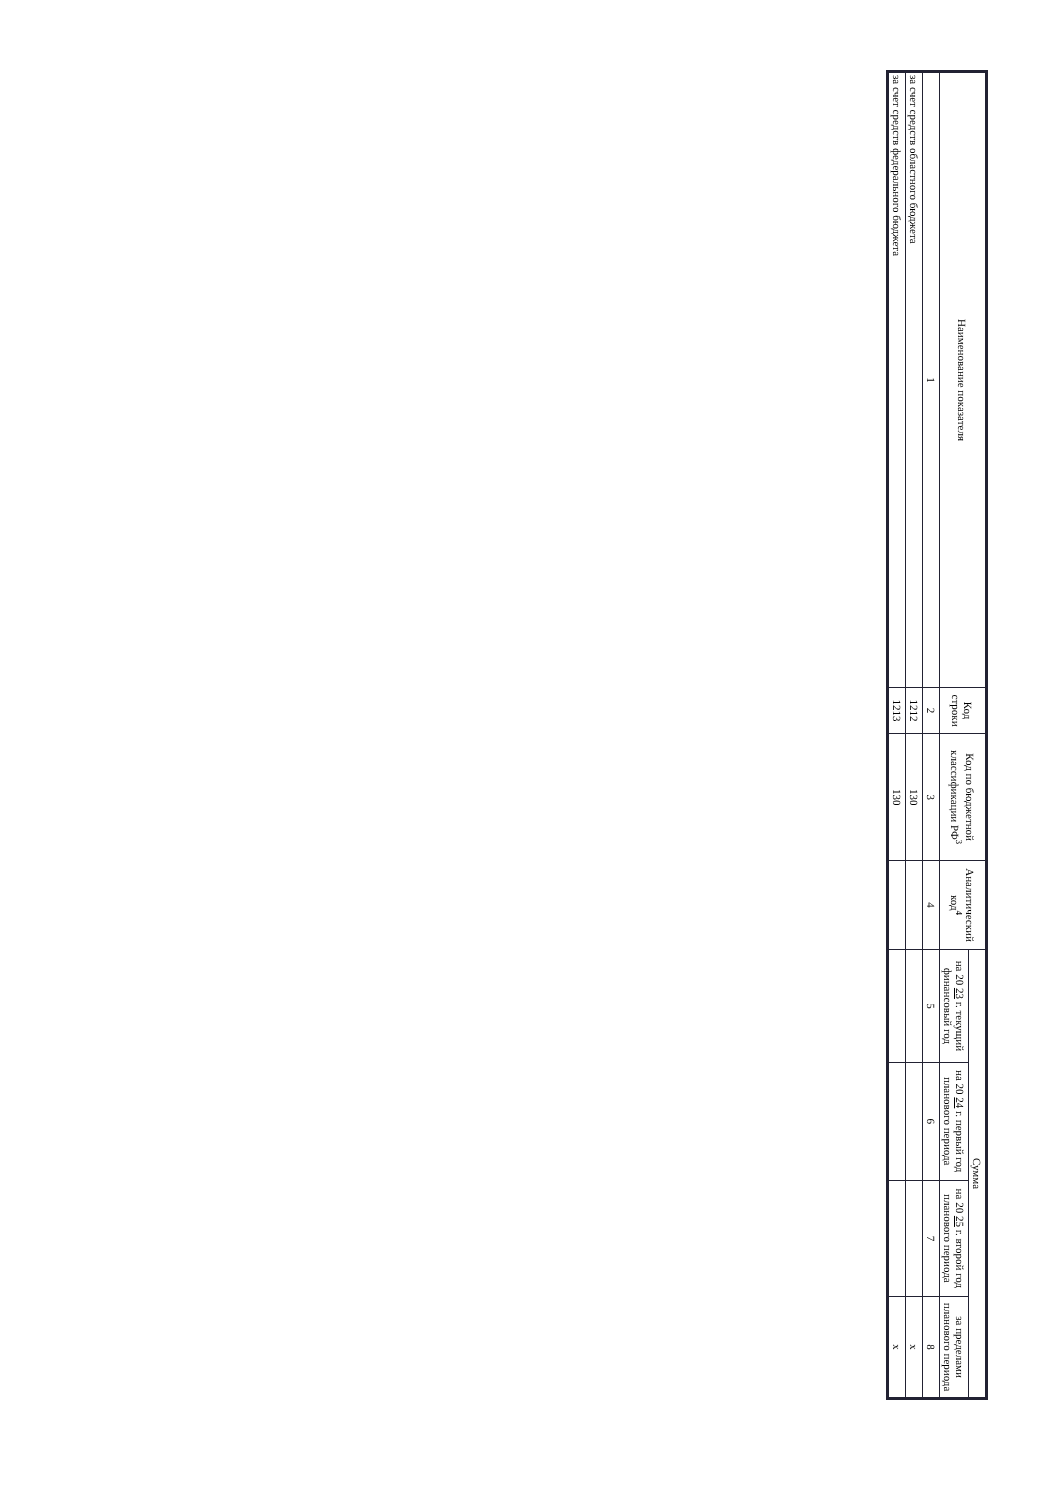| Наименование показателя | Код строки | Код по бюджетной классификации РФ<sup>3</sup> | Аналитический код<sup>4</sup> | Сумма | | | |
| --- | --- | --- | --- | --- | --- | --- | --- |
| | | | | на 20 23 г. текущий финансовый год | на 20 24 г. первый год планового периода | на 20 25 г. второй год планового периода | за пределами планового периода |
| 1 | 2 | 3 | 4 | 5 | 6 | 7 | 8 |
| за счет средств областного бюджета | 1212 | 130 | | | | | x |
| за счет средств федерального бюджета | 1213 | 130 | | | | | x |